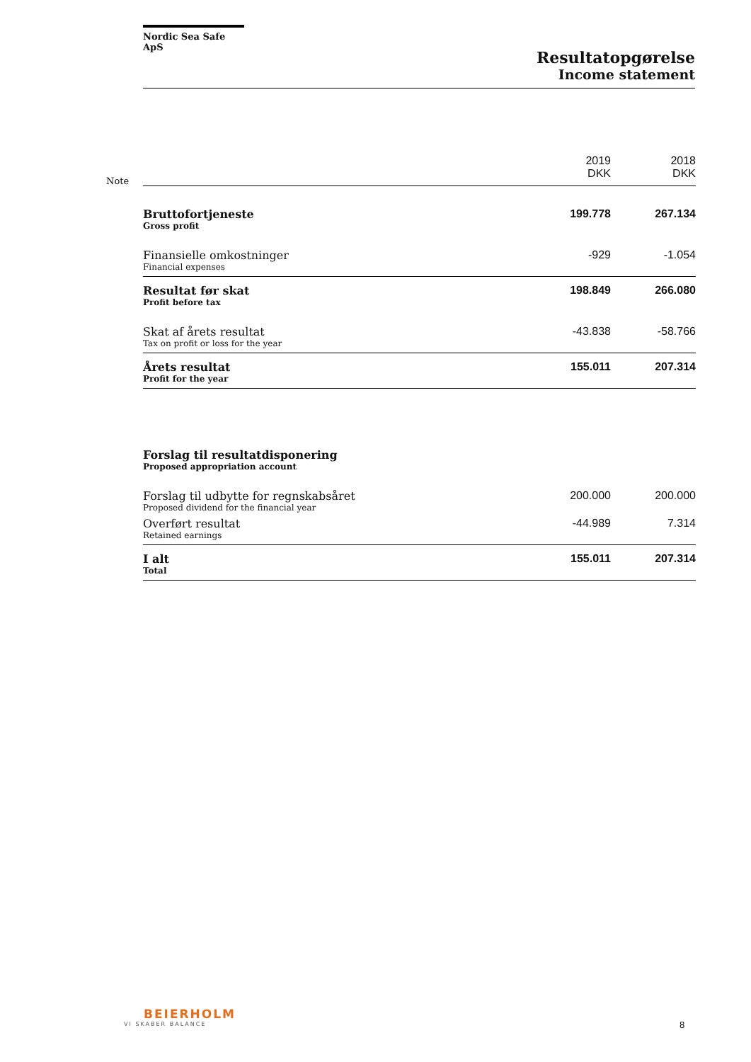Nordic Sea Safe ApS
Resultatopgørelse
Income statement
| Note | | 2019 DKK | 2018 DKK |
| | Bruttofortjeneste Gross profit | 199.778 | 267.134 |
| | Finansielle omkostninger Financial expenses | -929 | -1.054 |
| | Resultat før skat Profit before tax | 198.849 | 266.080 |
| | Skat af årets resultat Tax on profit or loss for the year | -43.838 | -58.766 |
| | Årets resultat Profit for the year | 155.011 | 207.314 |
| | Forslag til resultatdisponering Proposed appropriation account | | |
| | Forslag til udbytte for regnskabsåret Proposed dividend for the financial year | 200.000 | 200.000 |
| | Overført resultat Retained earnings | -44.989 | 7.314 |
| | I alt Total | 155.011 | 207.314 |
BEIERHOLM
VI SKABER BALANCE
8